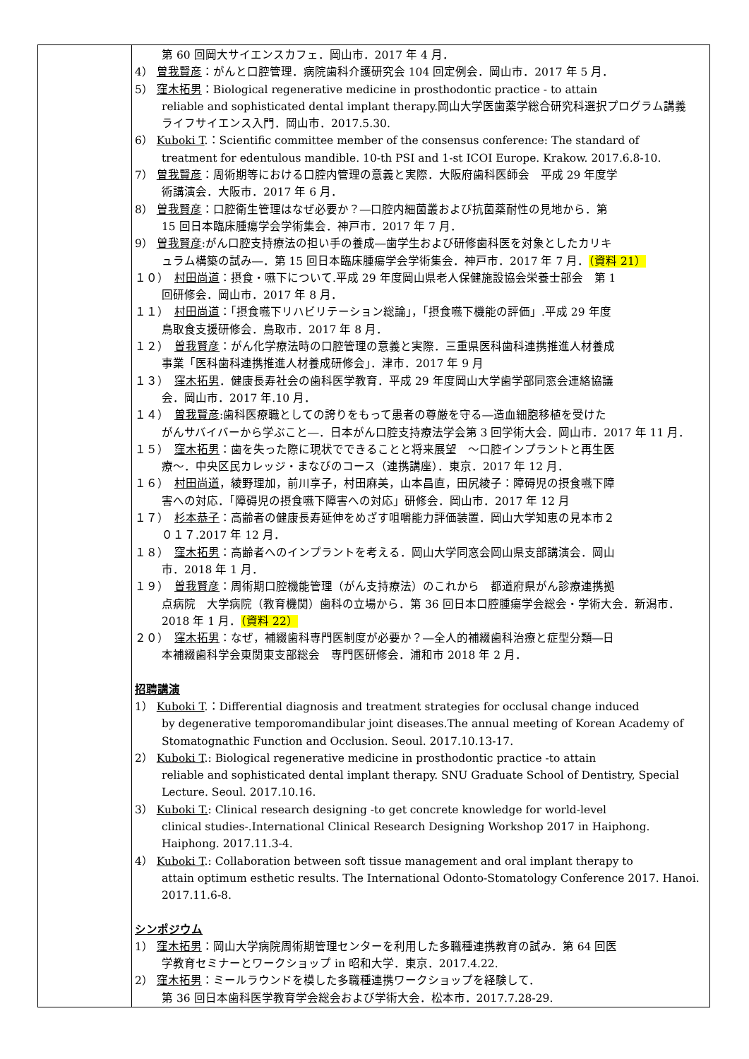| | 第 60 回岡大サイエンスカフェ．岡山市．2017 年 4 月． 4） 曽我賢彦 ：がんと口腔管理．病院歯科介護研究会 104 回定例会．岡山市．2017 年 5 月． 5） 窪木拓男 ：Biological regenerative medicine in prosthodontic practice - to attain reliable and sophisticated dental implant therapy.岡山大学医歯薬学総合研究科選択プログラム講義 ライフサイエンス入門．岡山市．2017.5.30. 6） Kuboki T .：Scientific committee member of the consensus conference: The standard of treatment for edentulous mandible. 10-th PSI and 1-st ICOI Europe. Krakow. 2017.6.8-10. 7） 曽我賢彦 ：周術期等における口腔内管理の意義と実際．大阪府歯科医師会 平成 29 年度学 術講演会．大阪市．2017 年 6 月． 8） 曽我賢彦 ：口腔衛生管理はなぜ必要か？―口腔内細菌叢および抗菌薬耐性の見地から．第 15 回日本臨床腫瘍学会学術集会．神戸市．2017 年 7 月． 9） 曽我賢彦 :がん口腔支持療法の担い手の養成―歯学生および研修歯科医を対象としたカリキ ュラム構築の試み―．第 15 回日本臨床腫瘍学会学術集会．神戸市．2017 年 7 月． （資料 21） １０） 村田尚道 ：摂食・嚥下について.平成 29 年度岡山県老人保健施設協会栄養士部会 第 1 回研修会．岡山市．2017 年 8 月． １１） 村田尚道 ：「摂食嚥下リハビリテーション総論」，「摂食嚥下機能の評価」.平成 29 年度 鳥取食支援研修会．鳥取市．2017 年 8 月． １２） 曽我賢彦 ：がん化学療法時の口腔管理の意義と実際．三重県医科歯科連携推進人材養成 事業「医科歯科連携推進人材養成研修会」．津市．2017 年 9 月 １３） 窪木拓男 ．健康長寿社会の歯科医学教育．平成 29 年度岡山大学歯学部同窓会連絡協議 会．岡山市．2017 年.10 月． １４） 曽我賢彦 :歯科医療職としての誇りをもって患者の尊厳を守る―造血細胞移植を受けた がんサバイバーから学ぶこと―．日本がん口腔支持療法学会第 3 回学術大会．岡山市．2017 年 11 月． １５） 窪木拓男 ：歯を失った際に現状でできることと将来展望 ～口腔インプラントと再生医 療～．中央区民カレッジ・まなびのコース（連携講座）．東京．2017 年 12 月． １６） 村田尚道 ，綾野理加，前川享子，村田麻美，山本昌直，田尻綾子：障碍児の摂食嚥下障 害への対応．「障碍児の摂食嚥下障害への対応」研修会．岡山市．2017 年 12 月 １７） 杉本恭子 ：高齢者の健康長寿延伸をめざす咀嚼能力評価装置．岡山大学知恵の見本市２ ０１７.2017 年 12 月． １８） 窪木拓男 ：高齢者へのインプラントを考える．岡山大学同窓会岡山県支部講演会．岡山 市．2018 年 1 月． １９） 曽我賢彦 ：周術期口腔機能管理（がん支持療法）のこれから 都道府県がん診療連携拠 点病院 大学病院（教育機関）歯科の立場から．第 36 回日本口腔腫瘍学会総会・学術大会．新潟市．2018 年 1 月． （資料 22） ２０） 窪木拓男 ：なぜ，補綴歯科専門医制度が必要か？―全人的補綴歯科治療と症型分類―日 本補綴歯科学会東関東支部総会 専門医研修会．浦和市 2018 年 2 月． 招聘講演 1） Kuboki T .：Differential diagnosis and treatment strategies for occlusal change induced by degenerative temporomandibular joint diseases.The annual meeting of Korean Academy of Stomatognathic Function and Occlusion. Seoul. 2017.10.13-17. 2） Kuboki T .: Biological regenerative medicine in prosthodontic practice -to attain reliable and sophisticated dental implant therapy. SNU Graduate School of Dentistry, Special Lecture. Seoul. 2017.10.16. 3） Kuboki T. : Clinical research designing -to get concrete knowledge for world-level clinical studies-.International Clinical Research Designing Workshop 2017 in Haiphong. Haiphong. 2017.11.3-4. 4） Kuboki T .: Collaboration between soft tissue management and oral implant therapy to attain optimum esthetic results. The International Odonto-Stomatology Conference 2017. Hanoi. 2017.11.6-8. シンポジウム 1） 窪木拓男 ：岡山大学病院周術期管理センターを利用した多職種連携教育の試み．第 64 回医 学教育セミナーとワークショップ in 昭和大学．東京．2017.4.22. 2） 窪木拓男 ：ミールラウンドを模した多職種連携ワークショップを経験して． 第 36 回日本歯科医学教育学会総会および学術大会．松本市．2017.7.28-29. |